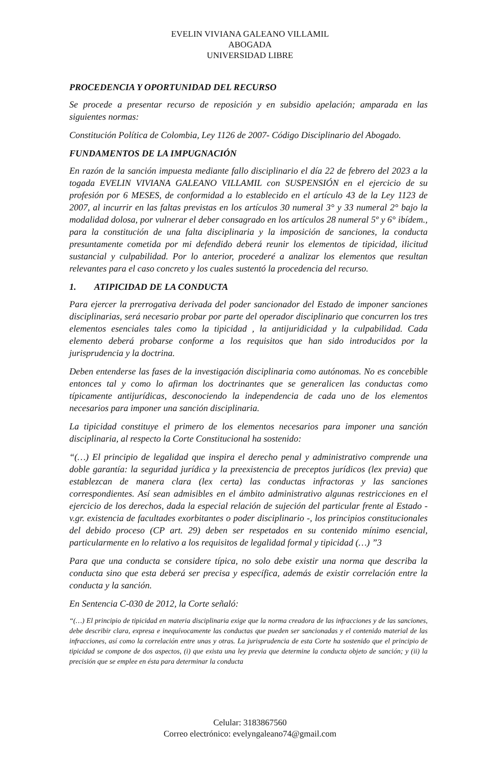EVELIN VIVIANA GALEANO VILLAMIL
ABOGADA
UNIVERSIDAD LIBRE
PROCEDENCIA Y OPORTUNIDAD DEL RECURSO
Se procede a presentar recurso de reposición y en subsidio apelación; amparada en las siguientes normas:
Constitución Política de Colombia, Ley 1126 de 2007- Código Disciplinario del Abogado.
FUNDAMENTOS DE LA IMPUGNACIÓN
En razón de la sanción impuesta mediante fallo disciplinario el día 22 de febrero del 2023 a la togada EVELIN VIVIANA GALEANO VILLAMIL con SUSPENSIÓN en el ejercicio de su profesión por 6 MESES, de conformidad a lo establecido en el artículo 43 de la Ley 1123 de 2007, al incurrir en las faltas previstas en los artículos 30 numeral 3° y 33 numeral 2° bajo la modalidad dolosa, por vulnerar el deber consagrado en los artículos 28 numeral 5º y 6° ibídem., para la constitución de una falta disciplinaria y la imposición de sanciones, la conducta presuntamente cometida por mi defendido deberá reunir los elementos de tipicidad, ilicitud sustancial y culpabilidad. Por lo anterior, procederé a analizar los elementos que resultan relevantes para el caso concreto y los cuales sustentó la procedencia del recurso.
1. ATIPICIDAD DE LA CONDUCTA
Para ejercer la prerrogativa derivada del poder sancionador del Estado de imponer sanciones disciplinarias, será necesario probar por parte del operador disciplinario que concurren los tres elementos esenciales tales como la tipicidad , la antijuridicidad y la culpabilidad. Cada elemento deberá probarse conforme a los requisitos que han sido introducidos por la jurisprudencia y la doctrina.
Deben entenderse las fases de la investigación disciplinaria como autónomas. No es concebible entonces tal y como lo afirman los doctrinantes que se generalicen las conductas como típicamente antijurídicas, desconociendo la independencia de cada uno de los elementos necesarios para imponer una sanción disciplinaria.
La tipicidad constituye el primero de los elementos necesarios para imponer una sanción disciplinaria, al respecto la Corte Constitucional ha sostenido:
“(…) El principio de legalidad que inspira el derecho penal y administrativo comprende una doble garantía: la seguridad jurídica y la preexistencia de preceptos jurídicos (lex previa) que establezcan de manera clara (lex certa) las conductas infractoras y las sanciones correspondientes. Así sean admisibles en el ámbito administrativo algunas restricciones en el ejercicio de los derechos, dada la especial relación de sujeción del particular frente al Estado - v.gr. existencia de facultades exorbitantes o poder disciplinario -, los principios constitucionales del debido proceso (CP art. 29) deben ser respetados en su contenido mínimo esencial, particularmente en lo relativo a los requisitos de legalidad formal y tipicidad (…) ”3
Para que una conducta se considere típica, no solo debe existir una norma que describa la conducta sino que esta deberá ser precisa y específica, además de existir correlación entre la conducta y la sanción.
En Sentencia C-030 de 2012, la Corte señaló:
“(…) El principio de tipicidad en materia disciplinaria exige que la norma creadora de las infracciones y de las sanciones, debe describir clara, expresa e inequívocamente las conductas que pueden ser sancionadas y el contenido material de las infracciones, así como la correlación entre unas y otras. La jurisprudencia de esta Corte ha sostenido que el principio de tipicidad se compone de dos aspectos, (i) que exista una ley previa que determine la conducta objeto de sanción; y (ii) la precisión que se emplee en ésta para determinar la conducta
Celular: 3183867560
Correo electrónico: evelyngaleano74@gmail.com